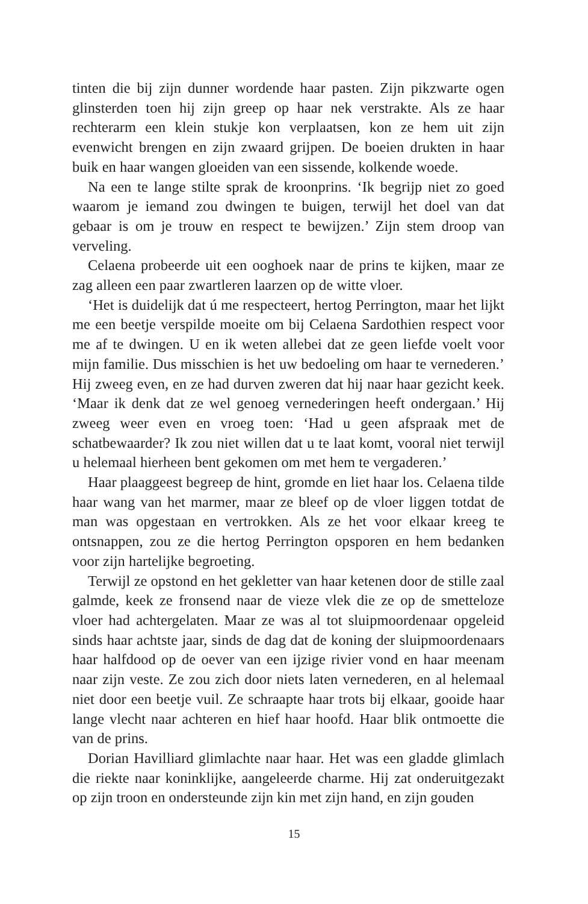tinten die bij zijn dunner wordende haar pasten. Zijn pikzwarte ogen glinsterden toen hij zijn greep op haar nek verstrakte. Als ze haar rechterarm een klein stukje kon verplaatsen, kon ze hem uit zijn evenwicht brengen en zijn zwaard grijpen. De boeien drukten in haar buik en haar wangen gloeiden van een sissende, kolkende woede.
Na een te lange stilte sprak de kroonprins. ‘Ik begrijp niet zo goed waarom je iemand zou dwingen te buigen, terwijl het doel van dat gebaar is om je trouw en respect te bewijzen.’ Zijn stem droop van verveling.
Celaena probeerde uit een ooghoek naar de prins te kijken, maar ze zag alleen een paar zwartleren laarzen op de witte vloer.
‘Het is duidelijk dat ú me respecteert, hertog Perrington, maar het lijkt me een beetje verspilde moeite om bij Celaena Sardothien respect voor me af te dwingen. U en ik weten allebei dat ze geen liefde voelt voor mijn familie. Dus misschien is het uw bedoeling om haar te vernederen.’ Hij zweeg even, en ze had durven zweren dat hij naar haar gezicht keek. ‘Maar ik denk dat ze wel genoeg vernederingen heeft ondergaan.’ Hij zweeg weer even en vroeg toen: ‘Had u geen afspraak met de schatbewaarder? Ik zou niet willen dat u te laat komt, vooral niet terwijl u helemaal hierheen bent gekomen om met hem te vergaderen.’
Haar plaaggeest begreep de hint, gromde en liet haar los. Celaena tilde haar wang van het marmer, maar ze bleef op de vloer liggen totdat de man was opgestaan en vertrokken. Als ze het voor elkaar kreeg te ontsnappen, zou ze die hertog Perrington opsporen en hem bedanken voor zijn hartelijke begroeting.
Terwijl ze opstond en het gekletter van haar ketenen door de stille zaal galmde, keek ze fronsend naar de vieze vlek die ze op de smetteloze vloer had achtergelaten. Maar ze was al tot sluipmoordenaar opgeleid sinds haar achtste jaar, sinds de dag dat de koning der sluipmoordenaars haar halfdood op de oever van een ijzige rivier vond en haar meenam naar zijn veste. Ze zou zich door niets laten vernederen, en al helemaal niet door een beetje vuil. Ze schraapte haar trots bij elkaar, gooide haar lange vlecht naar achteren en hief haar hoofd. Haar blik ontmoette die van de prins.
Dorian Havilliard glimlachte naar haar. Het was een gladde glimlach die riekte naar koninklijke, aangeleerde charme. Hij zat onderuitgezakt op zijn troon en ondersteunde zijn kin met zijn hand, en zijn gouden
15